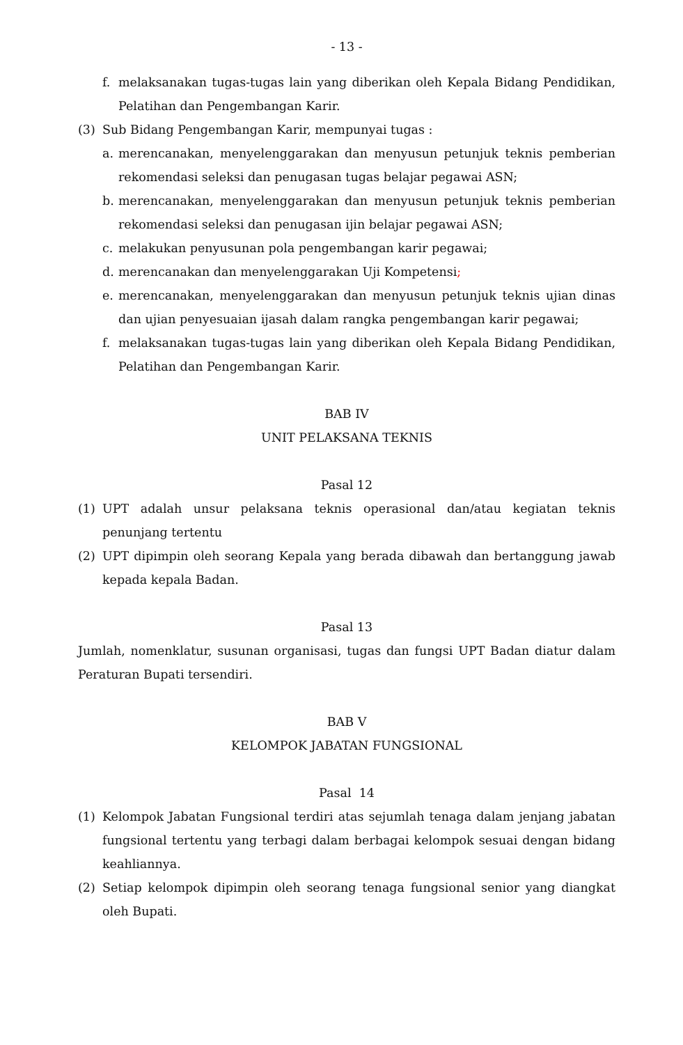- 13 -
f. melaksanakan tugas-tugas lain yang diberikan oleh Kepala Bidang Pendidikan, Pelatihan dan Pengembangan Karir.
(3) Sub Bidang Pengembangan Karir, mempunyai tugas :
a. merencanakan, menyelenggarakan dan menyusun petunjuk teknis pemberian rekomendasi seleksi dan penugasan tugas belajar pegawai ASN;
b. merencanakan, menyelenggarakan dan menyusun petunjuk teknis pemberian rekomendasi seleksi dan penugasan ijin belajar pegawai ASN;
c. melakukan penyusunan pola pengembangan karir pegawai;
d. merencanakan dan menyelenggarakan Uji Kompetensi;
e. merencanakan, menyelenggarakan dan menyusun petunjuk teknis ujian dinas dan ujian penyesuaian ijasah dalam rangka pengembangan karir pegawai;
f. melaksanakan tugas-tugas lain yang diberikan oleh Kepala Bidang Pendidikan, Pelatihan dan Pengembangan Karir.
BAB IV
UNIT PELAKSANA TEKNIS
Pasal 12
(1) UPT adalah unsur pelaksana teknis operasional dan/atau kegiatan teknis penunjang tertentu
(2) UPT dipimpin oleh seorang Kepala yang berada dibawah dan bertanggung jawab kepada kepala Badan.
Pasal 13
Jumlah, nomenklatur, susunan organisasi, tugas dan fungsi UPT Badan diatur dalam Peraturan Bupati tersendiri.
BAB V
KELOMPOK JABATAN FUNGSIONAL
Pasal 14
(1) Kelompok Jabatan Fungsional terdiri atas sejumlah tenaga dalam jenjang jabatan fungsional tertentu yang terbagi dalam berbagai kelompok sesuai dengan bidang keahliannya.
(2) Setiap kelompok dipimpin oleh seorang tenaga fungsional senior yang diangkat oleh Bupati.